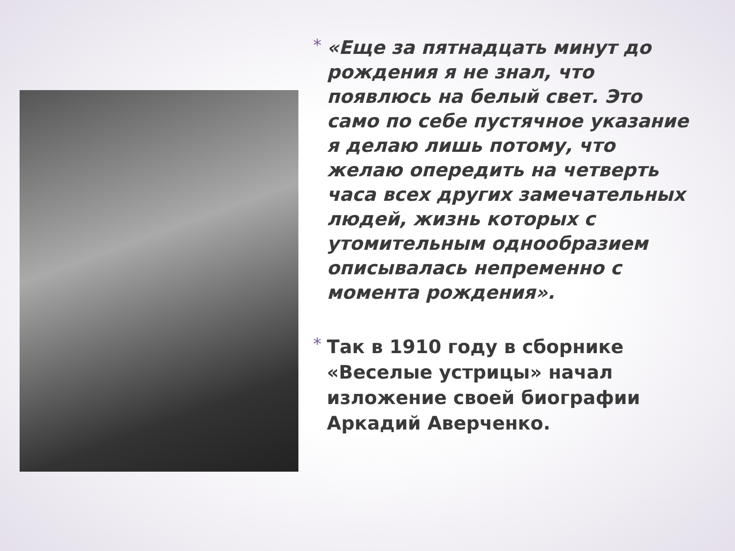*
«Еще за пятнадцать минут до рождения я не знал, что появлюсь на белый свет. Это само по себе пустячное указание я делаю лишь потому, что желаю опередить на четверть часа всех других замечательных людей, жизнь которых с утомительным однообразием описывалась непременно с момента рождения».
*
Так в 1910 году в сборнике «Веселые устрицы» начал изложение своей биографии Аркадий Аверченко.